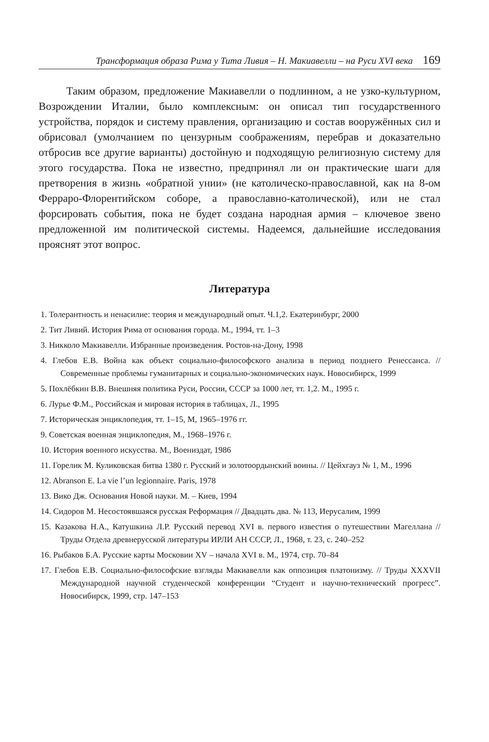Трансформация образа Рима у Тита Ливия – Н. Макиавелли – на Руси XVI века 169
Таким образом, предложение Макиавелли о подлинном, а не узко-культурном, Возрождении Италии, было комплексным: он описал тип государственного устройства, порядок и систему правления, организацию и состав вооружённых сил и обрисовал (умолчанием по цензурным соображениям, перебрав и доказательно отбросив все другие варианты) достойную и подходящую религиозную систему для этого государства. Пока не известно, предпринял ли он практические шаги для претворения в жизнь «обратной унии» (не католическо-православной, как на 8-ом Ферраро-Флорентийском соборе, а православно-католической), или не стал форсировать события, пока не будет создана народная армия – ключевое звено предложенной им политической системы. Надеемся, дальнейшие исследования прояснят этот вопрос.
Литература
1. Толерантность и ненасилие: теория и международный опыт. Ч.1,2. Екатеринбург, 2000
2. Тит Ливий. История Рима от основания города. М., 1994, тт. 1–3
3. Никколо Макиавелли. Избранные произведения. Ростов-на-Дону, 1998
4. Глебов Е.В. Война как объект социально-философского анализа в период позднего Ренессанса. // Современные проблемы гуманитарных и социально-экономических наук. Новосибирск, 1999
5. Похлёбкин В.В. Внешняя политика Руси, России, СССР за 1000 лет, тт. 1,2. М., 1995 г.
6. Лурье Ф.М., Российская и мировая история в таблицах, Л., 1995
7. Историческая энциклопедия, тт. 1–15, М, 1965–1976 гг.
9. Советская военная энциклопедия, М., 1968–1976 г.
10. История военного искусства. М., Воениздат, 1986
11. Горелик М. Куликовская битва 1380 г. Русский и золотоордынский воины. // Цейхгауз № 1, М., 1996
12. Abranson E. La vie l’un legionnaire. Paris, 1978
13. Вико Дж. Основания Новой науки. М. – Киев, 1994
14. Сидоров М. Несостоявшаяся русская Реформация // Двадцать два. № 113, Иерусалим, 1999
15. Казакова Н.А., Катушкина Л.Р. Русский перевод XVI в. первого известия о путешествии Магеллана // Труды Отдела древнерусской литературы ИРЛИ АН СССР, Л., 1968, т. 23, с. 240–252
16. Рыбаков Б.А. Русские карты Московии XV – начала XVI в. М., 1974, стр. 70–84
17. Глебов Е.В. Социально-философские взгляды Макиавелли как оппозиция платонизму. // Труды XXXVII Международной научной студенческой конференции “Студент и научно-технический прогресс”. Новосибирск, 1999, стр. 147–153